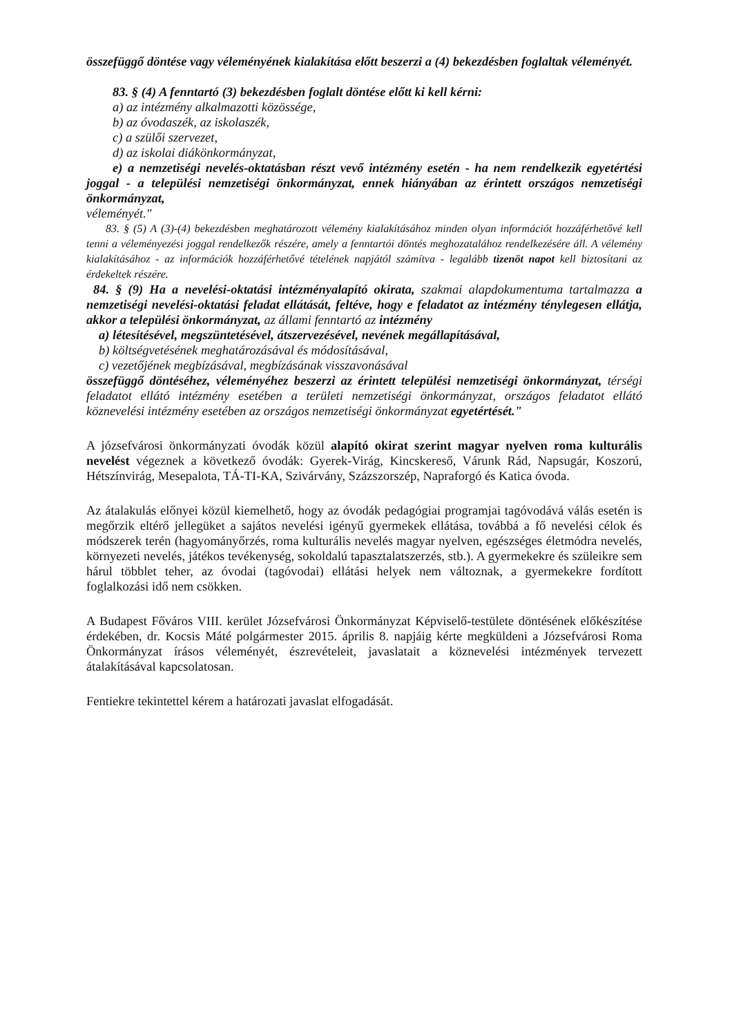összefüggő döntése vagy véleményének kialakítása előtt beszerzi a (4) bekezdésben foglaltak véleményét.
83. § (4) A fenntartó (3) bekezdésben foglalt döntése előtt ki kell kérni:
a) az intézmény alkalmazotti közössége,
b) az óvodaszék, az iskolaszék,
c) a szülői szervezet,
d) az iskolai diákönkormányzat,
e) a nemzetiségi nevelés-oktatásban részt vevő intézmény esetén - ha nem rendelkezik egyetértési joggal - a települési nemzetiségi önkormányzat, ennek hiányában az érintett országos nemzetiségi önkormányzat,
véleményét."
83. § (5) A (3)-(4) bekezdésben meghatározott vélemény kialakításához minden olyan információt hozzáférhetővé kell tenni a véleményezési joggal rendelkezők részére, amely a fenntartói döntés meghozatalához rendelkezésére áll. A vélemény kialakításához - az információk hozzáférhetővé tételének napjától számítva - legalább tizenöt napot kell biztosítani az érdekeltek részére.
84. § (9) Ha a nevelési-oktatási intézményalapító okirata, szakmai alapdokumentuma tartalmazza a nemzetiségi nevelési-oktatási feladat ellátását, feltéve, hogy e feladatot az intézmény ténylegesen ellátja, akkor a települési önkormányzat, az állami fenntartó az intézmény
a) létesítésével, megszüntetésével, átszervezésével, nevének megállapításával,
b) költségvetésének meghatározásával és módosításával,
c) vezetőjének megbízásával, megbízásának visszavonásával
összefüggő döntéséhez, véleményéhez beszerzi az érintett települési nemzetiségi önkormányzat, térségi feladatot ellátó intézmény esetében a területi nemzetiségi önkormányzat, országos feladatot ellátó köznevelési intézmény esetében az országos nemzetiségi önkormányzat egyetértését."
A józsefvárosi önkormányzati óvodák közül alapító okirat szerint magyar nyelven roma kulturális nevelést végeznek a következő óvodák: Gyerek-Virág, Kincskereső, Várunk Rád, Napsugár, Koszorú, Hétszínvirág, Mesepalota, TÁ-TI-KA, Szivárvány, Százszorszép, Napraforgó és Katica óvoda.
Az átalakulás előnyei közül kiemelhető, hogy az óvodák pedagógiai programjai tagóvodává válás esetén is megőrzik eltérő jellegüket a sajátos nevelési igényű gyermekek ellátása, továbbá a fő nevelési célok és módszerek terén (hagyományőrzés, roma kulturális nevelés magyar nyelven, egészséges életmódra nevelés, környezeti nevelés, játékos tevékenység, sokoldalú tapasztalatszerzés, stb.). A gyermekekre és szüleikre sem hárul többlet teher, az óvodai (tagóvodai) ellátási helyek nem változnak, a gyermekekre fordított foglalkozási idő nem csökken.
A Budapest Főváros VIII. kerület Józsefvárosi Önkormányzat Képviselő-testülete döntésének előkészítése érdekében, dr. Kocsis Máté polgármester 2015. április 8. napjáig kérte megküldeni a Józsefvárosi Roma Önkormányzat írásos véleményét, észrevételeit, javaslatait a köznevelési intézmények tervezett átalakításával kapcsolatosan.
Fentiekre tekintettel kérem a határozati javaslat elfogadását.